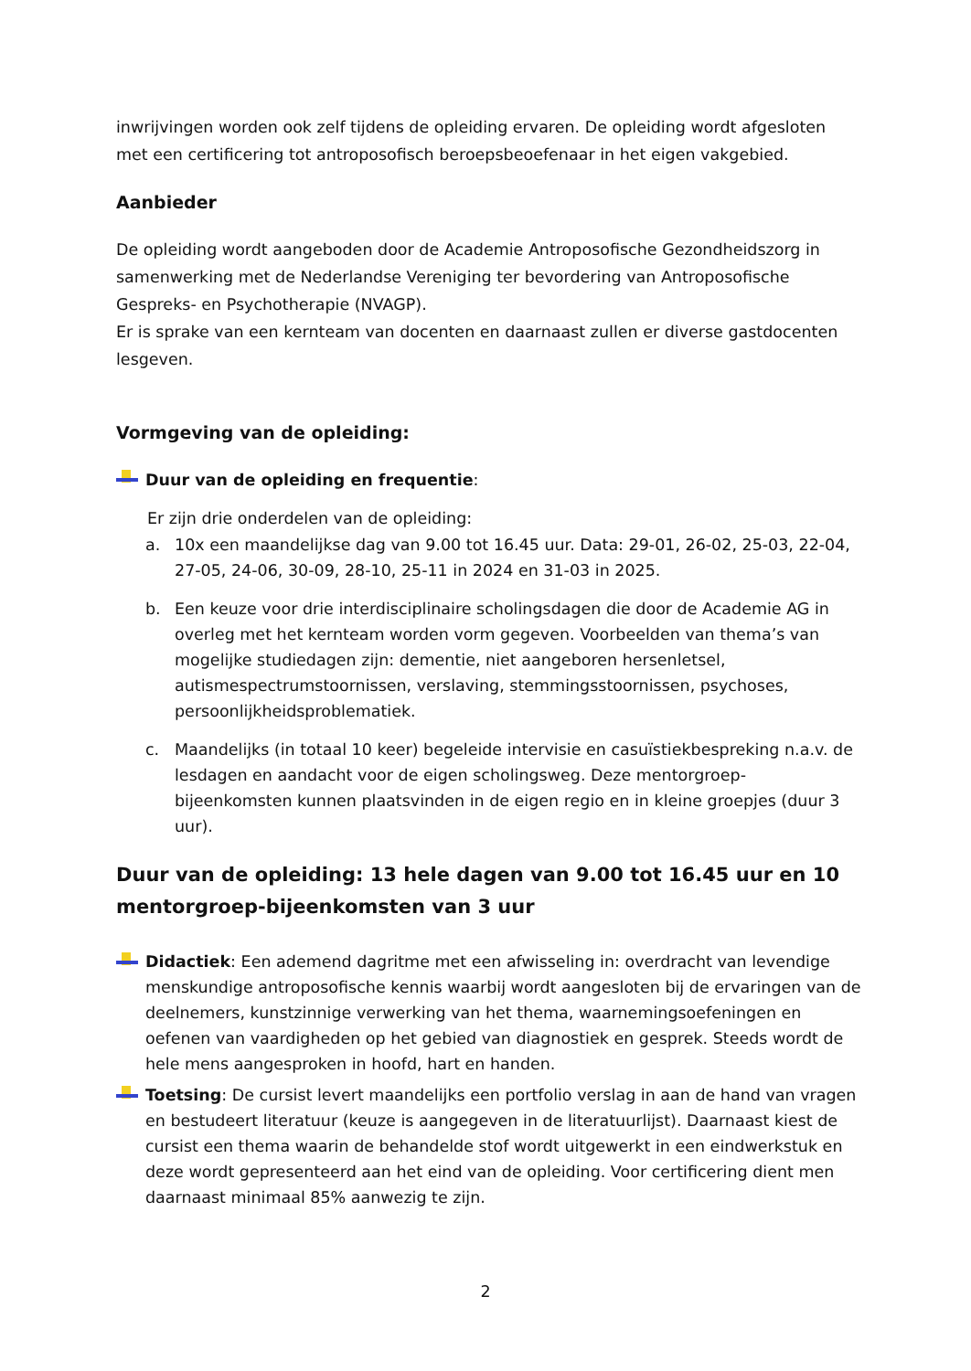inwrijvingen worden ook zelf tijdens de opleiding ervaren. De opleiding wordt afgesloten met een certificering tot antroposofisch beroepsbeoefenaar in het eigen vakgebied.
Aanbieder
De opleiding wordt aangeboden door de Academie Antroposofische Gezondheidszorg in samenwerking met de Nederlandse Vereniging ter bevordering van Antroposofische Gespreks- en Psychotherapie (NVAGP).
Er is sprake van een kernteam van docenten en daarnaast zullen er diverse gastdocenten lesgeven.
Vormgeving van de opleiding:
Duur van de opleiding en frequentie:
Er zijn drie onderdelen van de opleiding:
a. 10x een maandelijkse dag van 9.00 tot 16.45 uur. Data: 29-01, 26-02, 25-03, 22-04, 27-05, 24-06, 30-09, 28-10, 25-11 in 2024 en 31-03 in 2025.
b. Een keuze voor drie interdisciplinaire scholingsdagen die door de Academie AG in overleg met het kernteam worden vorm gegeven. Voorbeelden van thema’s van mogelijke studiedagen zijn: dementie, niet aangeboren hersenletsel, autismespectrumstoornissen, verslaving, stemmingsstoornissen, psychoses, persoonlijkheidsproblematiek.
c. Maandelijks (in totaal 10 keer) begeleide intervisie en casuïstiekbespreking n.a.v. de lesdagen en aandacht voor de eigen scholingsweg. Deze mentorgroep-bijeenkomsten kunnen plaatsvinden in de eigen regio en in kleine groepjes (duur 3 uur).
Duur van de opleiding: 13 hele dagen van 9.00 tot 16.45 uur en 10 mentorgroep-bijeenkomsten van 3 uur
Didactiek: Een ademend dagritme met een afwisseling in: overdracht van levendige menskundige antroposofische kennis waarbij wordt aangesloten bij de ervaringen van de deelnemers, kunstzinnige verwerking van het thema, waarnemingsoefeningen en oefenen van vaardigheden op het gebied van diagnostiek en gesprek. Steeds wordt de hele mens aangesproken in hoofd, hart en handen.
Toetsing: De cursist levert maandelijks een portfolio verslag in aan de hand van vragen en bestudeert literatuur (keuze is aangegeven in de literatuurlijst). Daarnaast kiest de cursist een thema waarin de behandelde stof wordt uitgewerkt in een eindwerkstuk en deze wordt gepresenteerd aan het eind van de opleiding. Voor certificering dient men daarnaast minimaal 85% aanwezig te zijn.
2